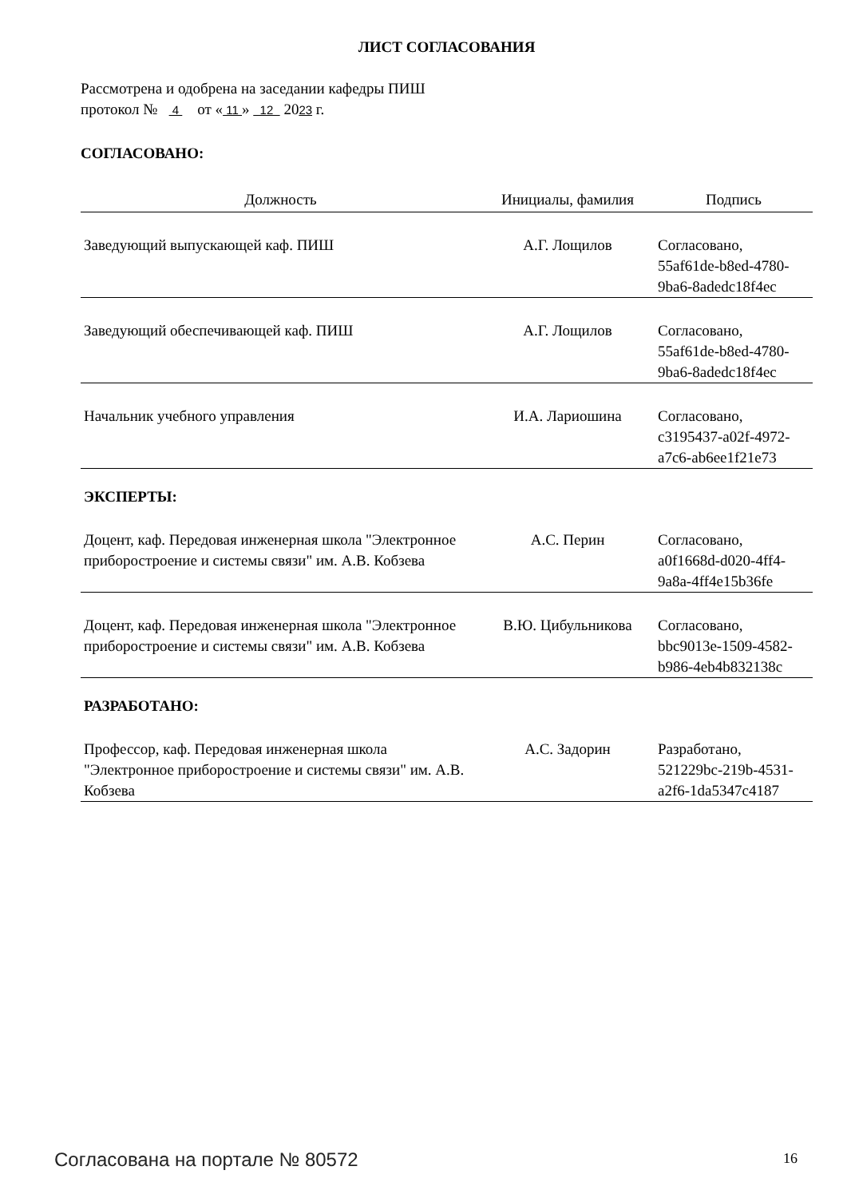ЛИСТ СОГЛАСОВАНИЯ
Рассмотрена и одобрена на заседании кафедры ПИШ
протокол № 4 от « 11 » 12 2023 г.
СОГЛАСОВАНО:
| Должность | Инициалы, фамилия | Подпись |
| --- | --- | --- |
| Заведующий выпускающей каф. ПИШ | А.Г. Лощилов | Согласовано, 55af61de-b8ed-4780- 9ba6-8adedc18f4ec |
| Заведующий обеспечивающей каф. ПИШ | А.Г. Лощилов | Согласовано, 55af61de-b8ed-4780- 9ba6-8adedc18f4ec |
| Начальник учебного управления | И.А. Лариошина | Согласовано, c3195437-a02f-4972- a7c6-ab6ee1f21e73 |
ЭКСПЕРТЫ:
| Доцент, каф. Передовая инженерная школа "Электронное приборостроение и системы связи" им. А.В. Кобзева | А.С. Перин | Согласовано, a0f1668d-d020-4ff4- 9a8a-4ff4e15b36fe |
| Доцент, каф. Передовая инженерная школа "Электронное приборостроение и системы связи" им. А.В. Кобзева | В.Ю. Цибульникова | Согласовано, bbc9013e-1509-4582- b986-4eb4b832138c |
РАЗРАБОТАНО:
| Профессор, каф. Передовая инженерная школа "Электронное приборостроение и системы связи" им. А.В. Кобзева | А.С. Задорин | Разработано, 521229bc-219b-4531- a2f6-1da5347c4187 |
Согласована на портале № 80572 16